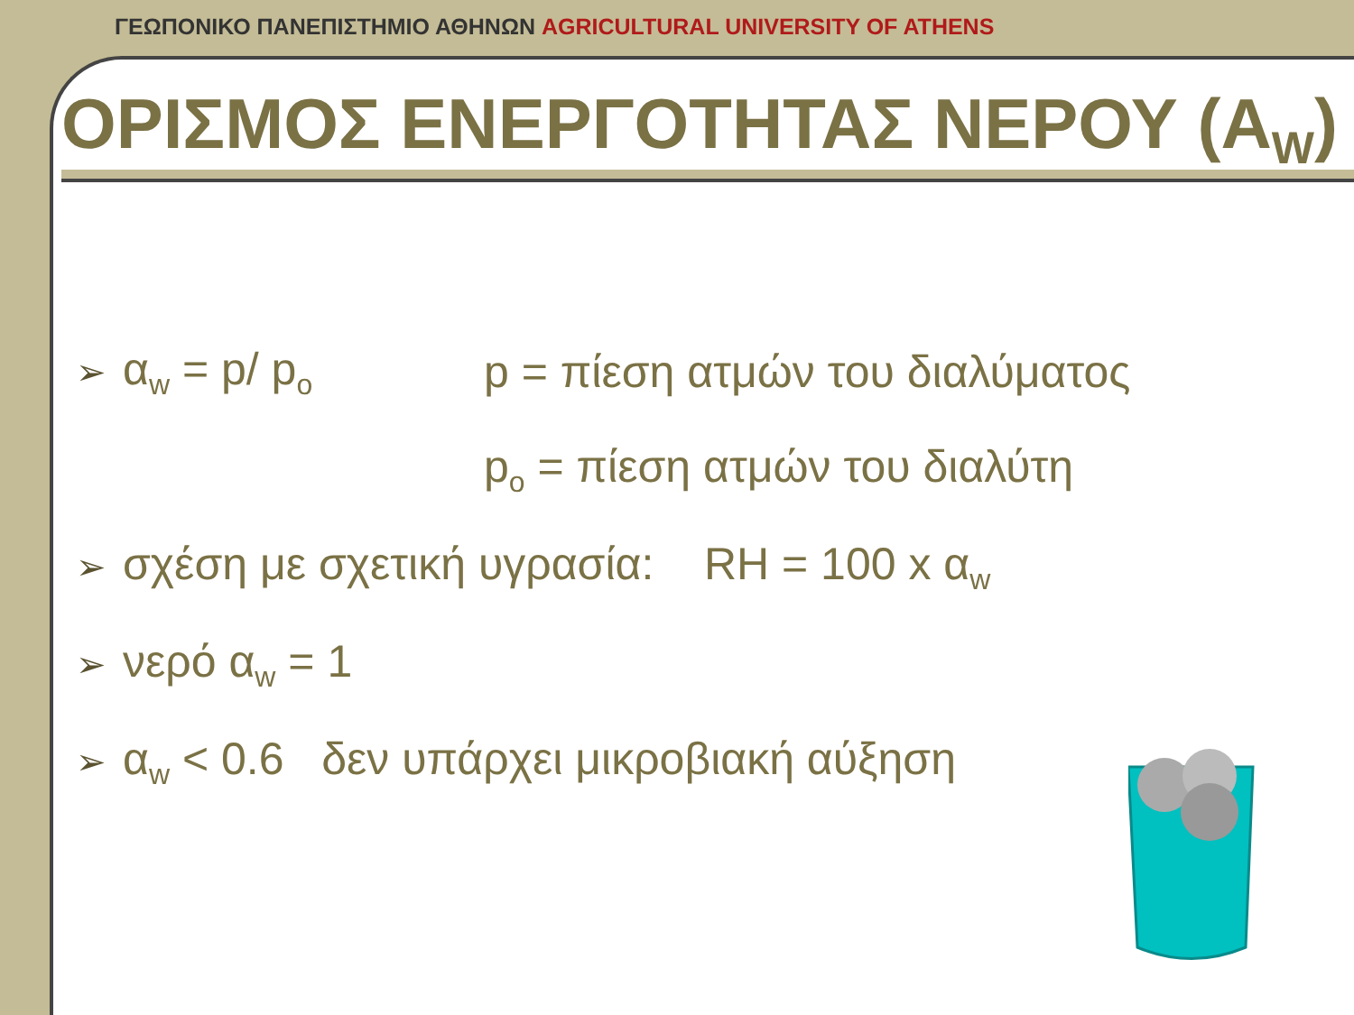ΓΕΩΠΟΝΙΚΟ ΠΑΝΕΠΙΣΤΗΜΙΟ ΑΘΗΝΩΝ AGRICULTURAL UNIVERSITY OF ATHENS
ΟΡΙΣΜΟΣ ΕΝΕΡΓΟΤΗΤΑΣ ΝΕΡΟΥ (A<sub>W</sub>)
➢ α<sub>w</sub> = p/ p<sub>o</sub> p = πίεση ατμών του διαλύματος
p<sub>o</sub> = πίεση ατμών του διαλύτη
➢ σχέση με σχετική υγρασία: RH = 100 x α<sub>w</sub>
➢ νερό α<sub>w</sub> = 1
➢ α<sub>w</sub> < 0.6 δεν υπάρχει μικροβιακή αύξηση